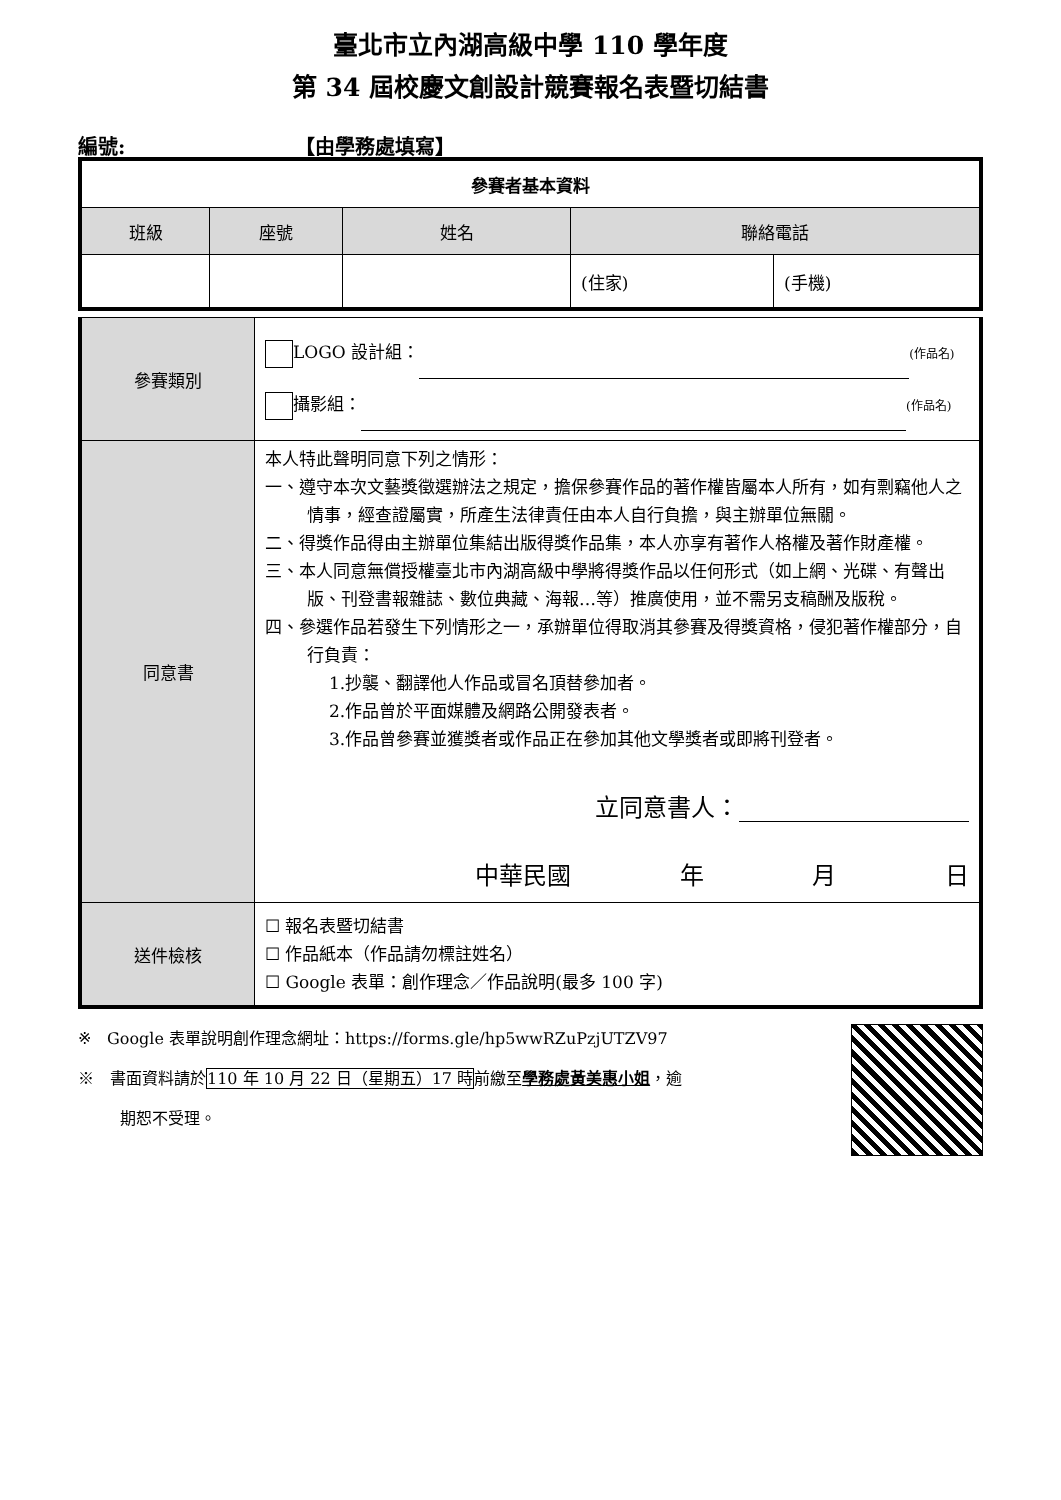臺北市立內湖高級中學 110 學年度
第 34 屆校慶文創設計競賽報名表暨切結書
編號: 【由學務處填寫】
| 參賽者基本資料 | | | | |
| --- | --- | --- | --- | --- |
| 班級 | 座號 | 姓名 | 聯絡電話 | |
| | | | (住家) | (手機) |
| 參賽類別 | LOGO 設計組： (作品名) 攝影組： (作品名) |
| 同意書 | 本人特此聲明同意下列之情形： 一、遵守本次文藝獎徵選辦法之規定，擔保參賽作品的著作權皆屬本人所有，如有剽竊他人之情事，經查證屬實，所產生法律責任由本人自行負擔，與主辦單位無關。 二、得獎作品得由主辦單位集結出版得獎作品集，本人亦享有著作人格權及著作財產權。 三、本人同意無償授權臺北市內湖高級中學將得獎作品以任何形式（如上網、光碟、有聲出版、刊登書報雜誌、數位典藏、海報…等）推廣使用，並不需另支稿酬及版稅。 四、參選作品若發生下列情形之一，承辦單位得取消其參賽及得獎資格，侵犯著作權部分，自行負責： 1.抄襲、翻譯他人作品或冒名頂替參加者。 2.作品曾於平面媒體及網路公開發表者。 3.作品曾參賽並獲獎者或作品正在參加其他文學獎者或即將刊登者。 立同意書人： 中華民國 年 月 日 |
| 送件檢核 | ☐ 報名表暨切結書 ☐ 作品紙本（作品請勿標註姓名） ☐ Google 表單：創作理念／作品說明(最多 100 字) |
※　Google 表單說明創作理念網址：https://forms.gle/hp5wwRZuPzjUTZV97
※　書面資料請於110 年 10 月 22 日（星期五）17 時前繳至學務處黃美惠小姐，逾
期恕不受理。